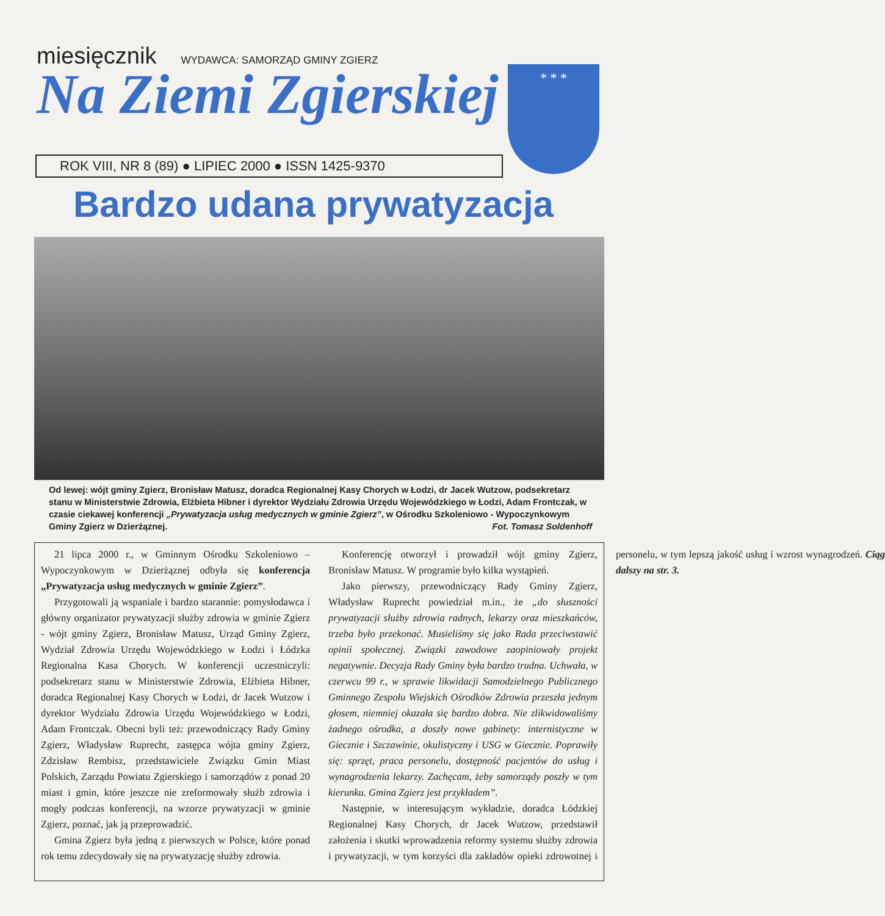miesięcznik
WYDAWCA: SAMORZĄD GMINY ZGIERZ
Na Ziemi Zgierskiej
* * *
ROK VIII, NR 8 (89) ● LIPIEC 2000 ● ISSN 1425-9370
Bardzo udana prywatyzacja
Od lewej: wójt gminy Zgierz, Bronisław Matusz, doradca Regionalnej Kasy Chorych w Łodzi, dr Jacek Wutzow, podsekretarz stanu w Ministerstwie Zdrowia, Elżbieta Hibner i dyrektor Wydziału Zdrowia Urzędu Wojewódzkiego w Łodzi, Adam Frontczak, w czasie ciekawej konferencji „Prywatyzacja usług medycznych w gminie Zgierz”, w Ośrodku Szkoleniowo - Wypoczynkowym Gminy Zgierz w Dzierżąznej. Fot. Tomasz Soldenhoff
21 lipca 2000 r., w Gminnym Ośrodku Szkoleniowo – Wypoczynkowym w Dzierżąznej odbyła się konferencja „Prywatyzacja usług medycznych w gminie Zgierz”.
Przygotowali ją wspaniale i bardzo starannie: pomysłodawca i główny organizator prywatyzacji służby zdrowia w gminie Zgierz - wójt gminy Zgierz, Bronisław Matusz, Urząd Gminy Zgierz, Wydział Zdrowia Urzędu Wojewódzkiego w Łodzi i Łódzka Regionalna Kasa Chorych. W konferencji uczestniczyli: podsekretarz stanu w Ministerstwie Zdrowia, Elżbieta Hibner, doradca Regionalnej Kasy Chorych w Łodzi, dr Jacek Wutzow i dyrektor Wydziału Zdrowia Urzędu Wojewódzkiego w Łodzi, Adam Frontczak. Obecni byli też: przewodniczący Rady Gminy Zgierz, Władysław Ruprecht, zastępca wójta gminy Zgierz, Zdzisław Rembisz, przedstawiciele Związku Gmin Miast Polskich, Zarządu Powiatu Zgierskiego i samorządów z ponad 20 miast i gmin, które jeszcze nie zreformowały służb zdrowia i mogły podczas konferencji, na wzorze prywatyzacji w gminie Zgierz, poznać, jak ją przeprowadzić.
Gmina Zgierz była jedną z pierwszych w Polsce, które ponad rok temu zdecydowały się na prywatyzację służby zdrowia.
Konferencję otworzył i prowadził wójt gminy Zgierz, Bronisław Matusz. W programie było kilka wystąpień.
Jako pierwszy, przewodniczący Rady Gminy Zgierz, Władysław Ruprecht powiedział m.in., że „do słuszności prywatyzacji służby zdrowia radnych, lekarzy oraz mieszkańców, trzeba było przekonać. Musieliśmy się jako Rada przeciwstawić opinii społecznej. Związki zawodowe zaopiniowały projekt negatywnie. Decyzja Rady Gminy była bardzo trudna. Uchwała, w czerwcu 99 r., w sprawie likwidacji Samodzielnego Publicznego Gminnego Zespołu Wiejskich Ośrodków Zdrowia przeszła jednym głosem, niemniej okazała się bardzo dobra. Nie zlikwidowaliśmy żadnego ośrodka, a doszły nowe gabinety: internistyczne w Giecznie i Szczawinie, okulistyczny i USG w Giecznie. Poprawiły się: sprzęt, praca personelu, dostępność pacjentów do usług i wynagrodzenia lekarzy. Zachęcam, żeby samorządy poszły w tym kierunku. Gmina Zgierz jest przykładem”.
Następnie, w interesującym wykładzie, doradca Łódzkiej Regionalnej Kasy Chorych, dr Jacek Wutzow, przedstawił założenia i skutki wprowadzenia reformy systemu służby zdrowia i prywatyzacji, w tym korzyści dla zakładów opieki zdrowotnej i personelu, w tym lepszą jakość usług i wzrost wynagrodzeń. Ciąg dalszy na str. 3.